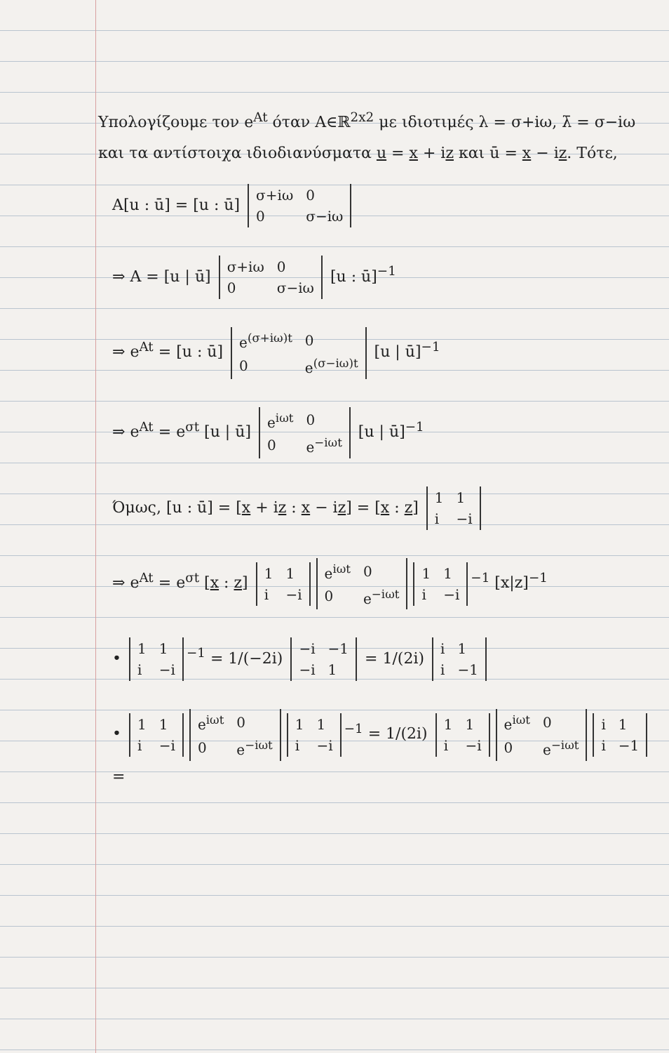Υπολογίζουμε τον e<sup>At</sup> όταν A∈ℝ<sup>2x2</sup> με ιδιοτιμές λ = σ+iω, λ̄ = σ−iω και τα αντίστοιχα ιδιοδιανύσματα u = x + iz και ū = x − iz. Τότε,
A[u : ū] = [u : ū]
| σ+iω | 0 |
| 0 | σ−iω |
⇒ A = [u | ū]
| σ+iω | 0 |
| 0 | σ−iω |
[u : ū]<sup>−1</sup>
⇒ e<sup>At</sup> = [u : ū]
| e<sup>(σ+iω)t</sup> | 0 |
| 0 | e<sup>(σ−iω)t</sup> |
[u | ū]<sup>−1</sup>
⇒ e<sup>At</sup> = e<sup>σt</sup> [u | ū]
| e<sup>iωt</sup> | 0 |
| 0 | e<sup>−iωt</sup> |
[u | ū]<sup>−1</sup>
Όμως, [u : ū] = [x + iz : x − iz] = [x : z]
| 1 | 1 |
| i | −i |
⇒ e<sup>At</sup> = e<sup>σt</sup> [x : z]
| 1 | 1 |
| i | −i |
| e<sup>iωt</sup> | 0 |
| 0 | e<sup>−iωt</sup> |
| 1 | 1 |
| i | −i |
<sup>−1</sup> [x|z]<sup>−1</sup>
•
| 1 | 1 |
| i | −i |
<sup>−1</sup> = 1/(−2i)
| −i | −1 |
| −i | 1 |
= 1/(2i)
| i | 1 |
| i | −1 |
•
| 1 | 1 |
| i | −i |
| e<sup>iωt</sup> | 0 |
| 0 | e<sup>−iωt</sup> |
| 1 | 1 |
| i | −i |
<sup>−1</sup> = 1/(2i)
| 1 | 1 |
| i | −i |
| e<sup>iωt</sup> | 0 |
| 0 | e<sup>−iωt</sup> |
| i | 1 |
| i | −1 |
=